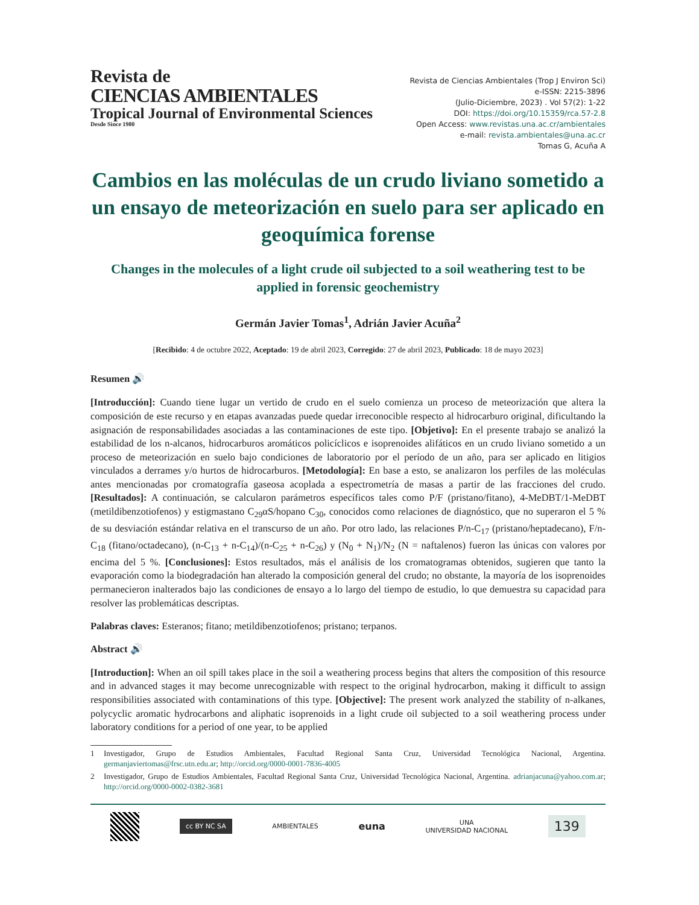Revista de
CIENCIAS AMBIENTALES
Tropical Journal of Environmental Sciences
Desde Since 1980
Revista de Ciencias Ambientales (Trop J Environ Sci)
e-ISSN: 2215-3896
(Julio-Diciembre, 2023) . Vol 57(2): 1-22
DOI: https://doi.org/10.15359/rca.57-2.8
Open Access: www.revistas.una.ac.cr/ambientales
e-mail: revista.ambientales@una.ac.cr
Tomas G, Acuña A
Cambios en las moléculas de un crudo liviano sometido a un ensayo de meteorización en suelo para ser aplicado en geoquímica forense
Changes in the molecules of a light crude oil subjected to a soil weathering test to be applied in forensic geochemistry
Germán Javier Tomas<sup>1</sup>, Adrián Javier Acuña<sup>2</sup>
[Recibido: 4 de octubre 2022, Aceptado: 19 de abril 2023, Corregido: 27 de abril 2023, Publicado: 18 de mayo 2023]
Resumen 🔊
[Introducción]: Cuando tiene lugar un vertido de crudo en el suelo comienza un proceso de meteorización que altera la composición de este recurso y en etapas avanzadas puede quedar irreconocible respecto al hidrocarburo original, dificultando la asignación de responsabilidades asociadas a las contaminaciones de este tipo. [Objetivo]: En el presente trabajo se analizó la estabilidad de los n-alcanos, hidrocarburos aromáticos policíclicos e isoprenoides alifáticos en un crudo liviano sometido a un proceso de meteorización en suelo bajo condiciones de laboratorio por el período de un año, para ser aplicado en litigios vinculados a derrames y/o hurtos de hidrocarburos. [Metodología]: En base a esto, se analizaron los perfiles de las moléculas antes mencionadas por cromatografía gaseosa acoplada a espectrometría de masas a partir de las fracciones del crudo. [Resultados]: A continuación, se calcularon parámetros específicos tales como P/F (pristano/fitano), 4-MeDBT/1-MeDBT (metildibenzotiofenos) y estigmastano C<sub>29</sub>αS/hopano C<sub>30</sub>, conocidos como relaciones de diagnóstico, que no superaron el 5 % de su desviación estándar relativa en el transcurso de un año. Por otro lado, las relaciones P/n-C<sub>17</sub> (pristano/heptadecano), F/n-C<sub>18</sub> (fitano/octadecano), (n-C<sub>13</sub> + n-C<sub>14</sub>)/(n-C<sub>25</sub> + n-C<sub>26</sub>) y (N<sub>0</sub> + N<sub>1</sub>)/N<sub>2</sub> (N = naftalenos) fueron las únicas con valores por encima del 5 %. [Conclusiones]: Estos resultados, más el análisis de los cromatogramas obtenidos, sugieren que tanto la evaporación como la biodegradación han alterado la composición general del crudo; no obstante, la mayoría de los isoprenoides permanecieron inalterados bajo las condiciones de ensayo a lo largo del tiempo de estudio, lo que demuestra su capacidad para resolver las problemáticas descriptas.
Palabras claves: Esteranos; fitano; metildibenzotiofenos; pristano; terpanos.
Abstract 🔊
[Introduction]: When an oil spill takes place in the soil a weathering process begins that alters the composition of this resource and in advanced stages it may become unrecognizable with respect to the original hydrocarbon, making it difficult to assign responsibilities associated with contaminations of this type. [Objective]: The present work analyzed the stability of n-alkanes, polycyclic aromatic hydrocarbons and aliphatic isoprenoids in a light crude oil subjected to a soil weathering process under laboratory conditions for a period of one year, to be applied
1 Investigador, Grupo de Estudios Ambientales, Facultad Regional Santa Cruz, Universidad Tecnológica Nacional, Argentina. germanjaviertomas@frsc.utn.edu.ar; http://orcid.org/0000-0001-7836-4005
2 Investigador, Grupo de Estudios Ambientales, Facultad Regional Santa Cruz, Universidad Tecnológica Nacional, Argentina. adrianjacuna@yahoo.com.ar; http://orcid.org/0000-0002-0382-3681
cc BY NC SA
AMBIENTALES
euna
UNA
UNIVERSIDAD NACIONAL
139